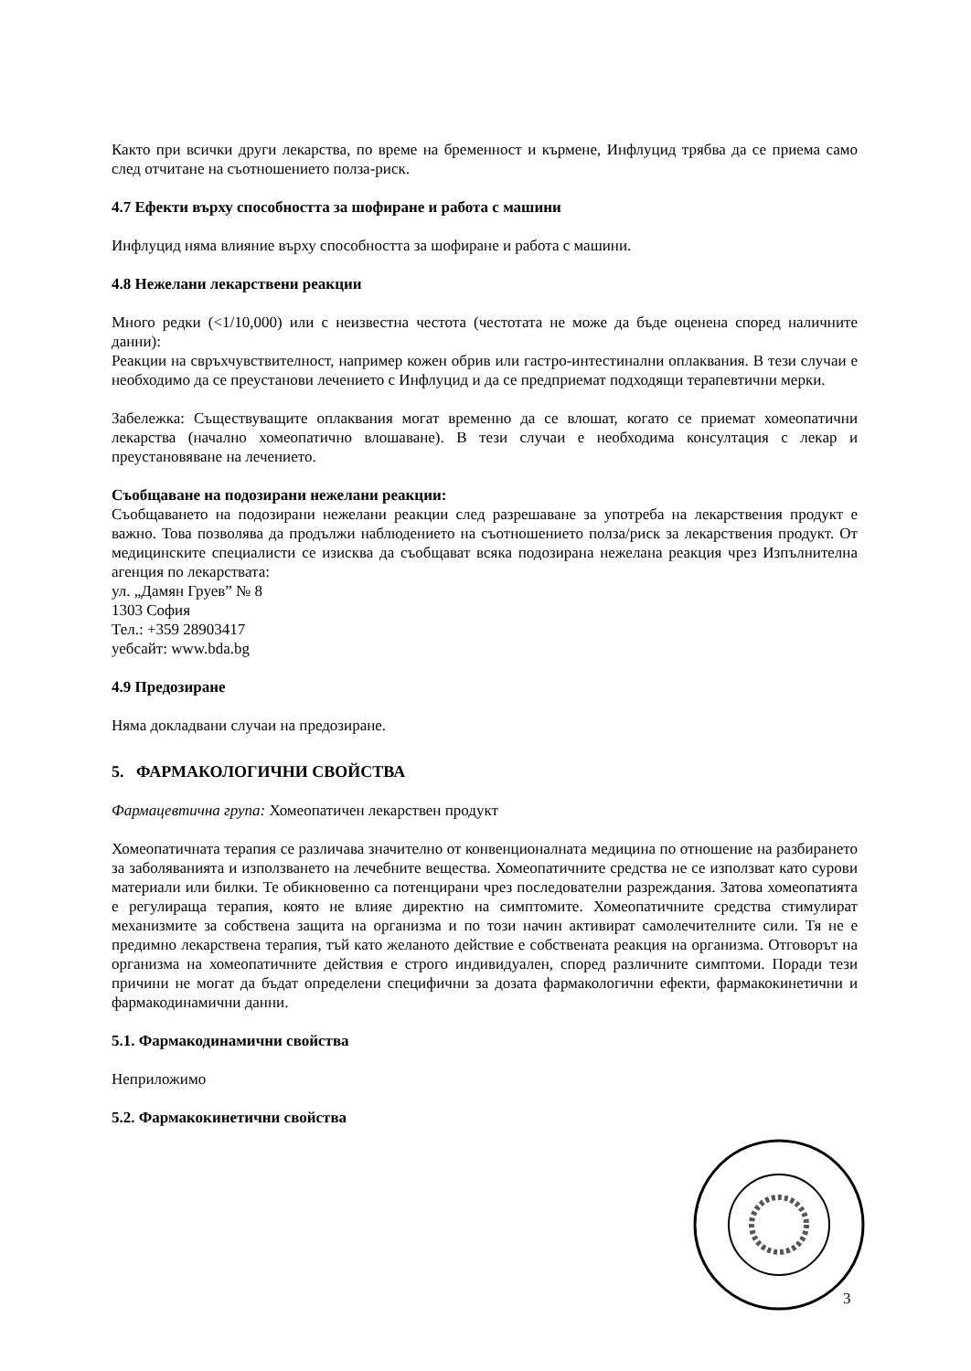Както при всички други лекарства, по време на бременност и кърмене, Инфлуцид трябва да се приема само след отчитане на съотношението полза-риск.
4.7 Ефекти върху способността за шофиране и работа с машини
Инфлуцид няма влияние върху способността за шофиране и работа с машини.
4.8 Нежелани лекарствени реакции
Много редки (<1/10,000) или с неизвестна честота (честотата не може да бъде оценена според наличните данни):
Реакции на свръхчувствителност, например кожен обрив или гастро-интестинални оплаквания. В тези случаи е необходимо да се преустанови лечението с Инфлуцид и да се предприемат подходящи терапевтични мерки.
Забележка: Съществуващите оплаквания могат временно да се влошат, когато се приемат хомеопатични лекарства (начално хомеопатично влошаване). В тези случаи е необходима консултация с лекар и преустановяване на лечението.
Съобщаване на подозирани нежелани реакции:
Съобщаването на подозирани нежелани реакции след разрешаване за употреба на лекарствения продукт е важно. Това позволява да продължи наблюдението на съотношението полза/риск за лекарствения продукт. От медицинските специалисти се изисква да съобщават всяка подозирана нежелана реакция чрез Изпълнителна агенция по лекарствата:
ул. „Дамян Груев” № 8
1303 София
Тел.: +359 28903417
уебсайт: www.bda.bg
4.9 Предозиране
Няма докладвани случаи на предозиране.
5. ФАРМАКОЛОГИЧНИ СВОЙСТВА
Фармацевтична група: Хомеопатичен лекарствен продукт
Хомеопатичната терапия се различава значително от конвенционалната медицина по отношение на разбирането за заболяванията и използването на лечебните вещества. Хомеопатичните средства не се използват като сурови материали или билки. Те обикновенно са потенцирани чрез последователни разреждания. Затова хомеопатията е регулираща терапия, която не влияе директно на симптомите. Хомеопатичните средства стимулират механизмите за собствена защита на организма и по този начин активират самолечителните сили. Тя не е предимно лекарствена терапия, тъй като желаното действие е собствената реакция на организма. Отговорът на организма на хомеопатичните действия е строго индивидуален, според различните симптоми. Поради тези причини не могат да бъдат определени специфични за дозата фармакологични ефекти, фармакокинетични и фармакодинамични данни.
5.1. Фармакодинамични свойства
Неприложимо
5.2. Фармакокинетични свойства
3